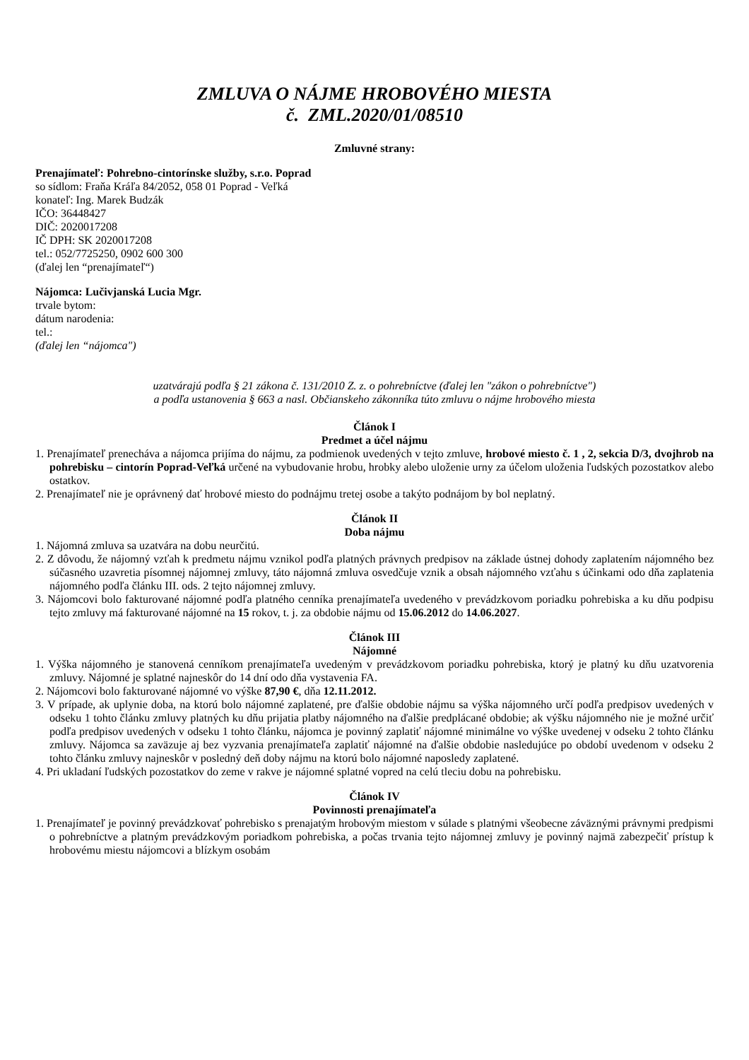ZMLUVA O NÁJME HROBOVÉHO MIESTA
č. ZML.2020/01/08510
Zmluvné strany:
Prenajímateľ: Pohrebno-cintorínske služby, s.r.o. Poprad
so sídlom: Fraňa Kráľa 84/2052, 058 01 Poprad - Veľká
konateľ: Ing. Marek Budzák
IČO: 36448427
DIČ: 2020017208
IČ DPH: SK 2020017208
tel.: 052/7725250, 0902 600 300
(ďalej len “prenajímateľ“)
Nájomca: Lučivjanská Lucia Mgr.
trvale bytom:
dátum narodenia:
tel.:
(ďalej len “nájomca")
uzatvárajú podľa § 21 zákona č. 131/2010 Z. z. o pohrebníctve (ďalej len "zákon o pohrebníctve")
a podľa ustanovenia § 663 a nasl. Občianskeho zákonníka túto zmluvu o nájme hrobového miesta
Článok I
Predmet a účel nájmu
1. Prenajímateľ prenecháva a nájomca prijíma do nájmu, za podmienok uvedených v tejto zmluve, hrobové miesto č. 1 , 2, sekcia D/3, dvojhrob na pohrebisku – cintorín Poprad-Veľká určené na vybudovanie hrobu, hrobky alebo uloženie urny za účelom uloženia ľudských pozostatkov alebo ostatkov.
2. Prenajímateľ nie je oprávnený dať hrobové miesto do podnájmu tretej osobe a takýto podnájom by bol neplatný.
Článok II
Doba nájmu
1. Nájomná zmluva sa uzatvára na dobu neurčitú.
2. Z dôvodu, že nájomný vzťah k predmetu nájmu vznikol podľa platných právnych predpisov na základe ústnej dohody zaplatením nájomného bez súčasného uzavretia písomnej nájomnej zmluvy, táto nájomná zmluva osvedčuje vznik a obsah nájomného vzťahu s účinkami odo dňa zaplatenia nájomného podľa článku III. ods. 2 tejto nájomnej zmluvy.
3. Nájomcovi bolo fakturované nájomné podľa platného cenníka prenajímateľa uvedeného v prevádzkovom poriadku pohrebiska a ku dňu podpisu tejto zmluvy má fakturované nájomné na 15 rokov, t. j. za obdobie nájmu od 15.06.2012 do 14.06.2027.
Článok III
Nájomné
1. Výška nájomného je stanovená cenníkom prenajímateľa uvedeným v prevádzkovom poriadku pohrebiska, ktorý je platný ku dňu uzatvorenia zmluvy. Nájomné je splatné najneskôr do 14 dní odo dňa vystavenia FA.
2. Nájomcovi bolo fakturované nájomné vo výške 87,90 €, dňa 12.11.2012.
3. V prípade, ak uplynie doba, na ktorú bolo nájomné zaplatené, pre ďalšie obdobie nájmu sa výška nájomného určí podľa predpisov uvedených v odseku 1 tohto článku zmluvy platných ku dňu prijatia platby nájomného na ďalšie predplácané obdobie; ak výšku nájomného nie je možné určiť podľa predpisov uvedených v odseku 1 tohto článku, nájomca je povinný zaplatiť nájomné minimálne vo výške uvedenej v odseku 2 tohto článku zmluvy. Nájomca sa zaväzuje aj bez vyzvania prenajímateľa zaplatiť nájomné na ďalšie obdobie nasledujúce po období uvedenom v odseku 2 tohto článku zmluvy najneskôr v posledný deň doby nájmu na ktorú bolo nájomné naposledy zaplatené.
4. Pri ukladaní ľudských pozostatkov do zeme v rakve je nájomné splatné vopred na celú tleciu dobu na pohrebisku.
Článok IV
Povinnosti prenajímateľa
1. Prenajímateľ je povinný prevádzkovať pohrebisko s prenajatým hrobovým miestom v súlade s platnými všeobecne záväznými právnymi predpismi o pohrebníctve a platným prevádzkovým poriadkom pohrebiska, a počas trvania tejto nájomnej zmluvy je povinný najmä zabezpečiť prístup k hrobovému miestu nájomcovi a blízkym osobám